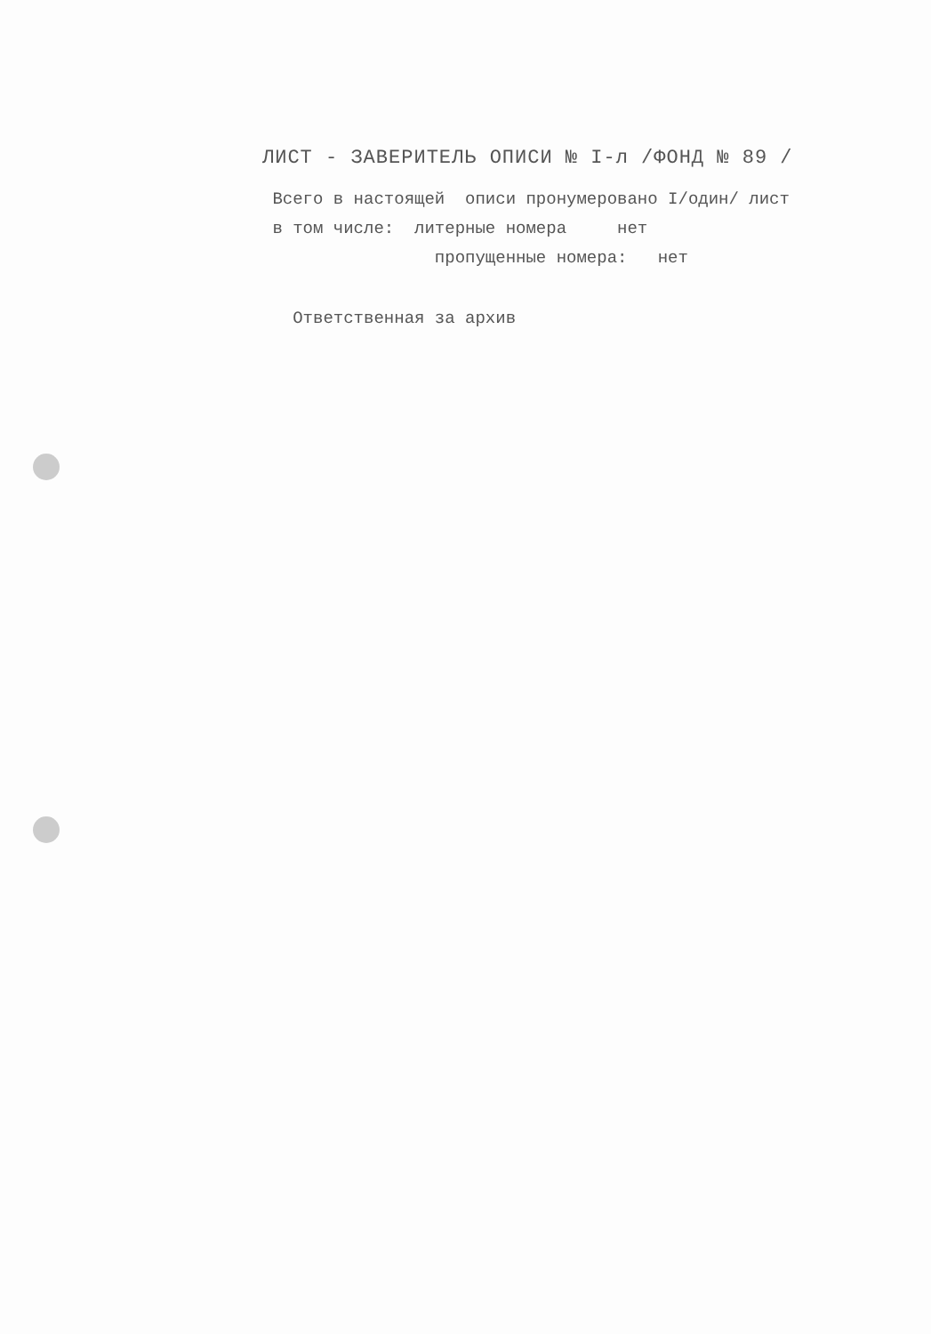ЛИСТ - ЗАВЕРИТЕЛЬ ОПИСИ № I-л /ФОНД № 89 /
Всего в настоящей описи пронумеровано I/один/ лист в том числе: литерные номера нет пропущенные номера: нет
Ответственная за архив